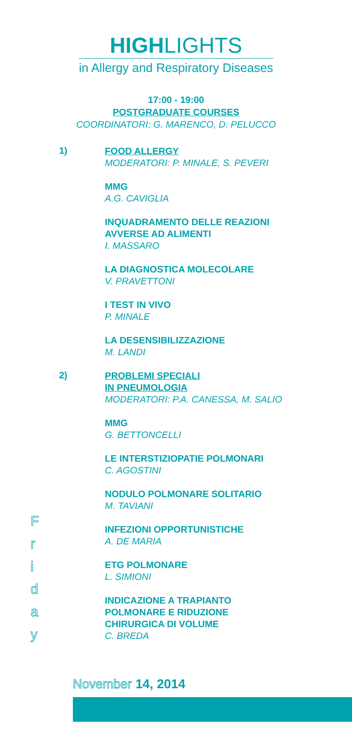HIGHLIGHTS
in Allergy and Respiratory Diseases
17:00 - 19:00
POSTGRADUATE COURSES
COORDINATORI: G. MARENCO, D. PELUCCO
1)
FOOD ALLERGY
MODERATORI: P. MINALE, S. PEVERI
MMG
A.G. CAVIGLIA
INQUADRAMENTO DELLE REAZIONI
AVVERSE AD ALIMENTI
I. MASSARO
LA DIAGNOSTICA MOLECOLARE
V. PRAVETTONI
I TEST IN VIVO
P. MINALE
LA DESENSIBILIZZAZIONE
M. LANDI
2)
PROBLEMI SPECIALI
IN PNEUMOLOGIA
MODERATORI: P.A. CANESSA, M. SALIO
MMG
G. BETTONCELLI
LE INTERSTIZIOPATIE POLMONARI
C. AGOSTINI
NODULO POLMONARE SOLITARIO
M. TAVIANI
INFEZIONI OPPORTUNISTICHE
A. DE MARIA
ETG POLMONARE
L. SIMIONI
INDICAZIONE A TRAPIANTO
POLMONARE E RIDUZIONE
CHIRURGICA DI VOLUME
C. BREDA
F
r
i
d
a
y
November 14, 2014